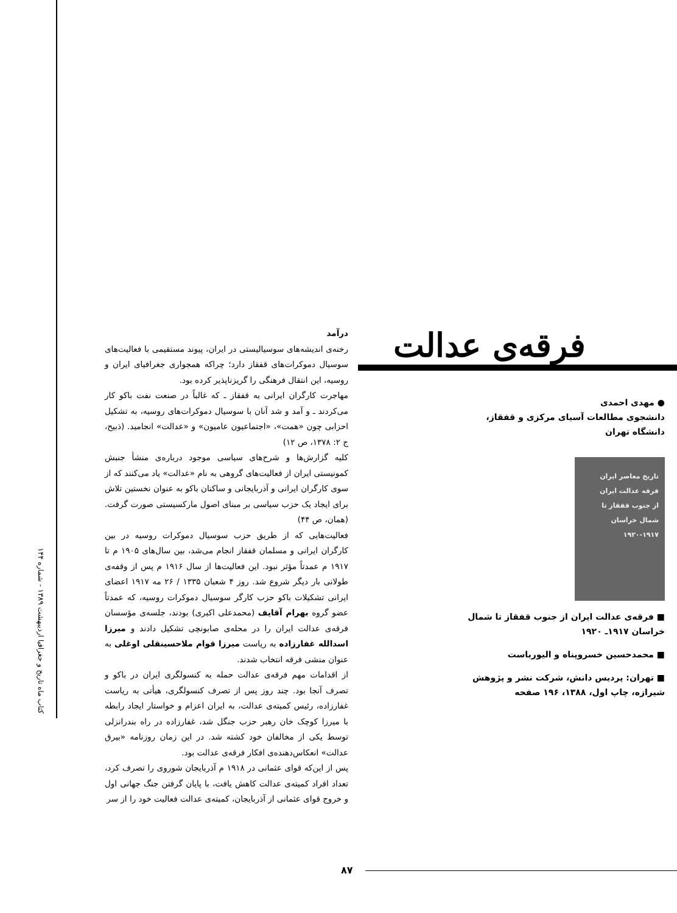فرقه‌ی عدالت
● مهدی احمدی
دانشجوی مطالعات آسیای مرکزی و قفقاز، دانشگاه تهران
تاریخ معاصر ایران
فرقه عدالت ایران
از جنوب قفقاز تا شمال خراسان
۱۹۲۰-۱۹۱۷
■ فرقه‌ی عدالت ایران از جنوب قفقاز تا شمال خراسان ۱۹۱۷ـ ۱۹۲۰
■ محمدحسین خسروپناه و الیورباست
■ تهران: پردیس دانش، شرکت نشر و پژوهش شیرازه، چاپ اول، ۱۳۸۸، ۱۹۶ صفحه
درآمد
رخنه‌ی اندیشه‌های سوسیالیستی در ایران، پیوند مستقیمی با فعالیت‌های سوسیال دموکرات‌های قفقاز دارد؛ چراکه همجواری جغرافیای ایران و روسیه، این انتقال فرهنگی را گریزناپذیر کرده بود.
مهاجرت کارگران ایرانی به قفقاز ـ که غالباً در صنعت نفت باکو کار می‌کردند ـ و آمد و شد آنان با سوسیال دموکرات‌های روسیه، به تشکیل احزابی چون «همت»، «اجتماعیون عامیون» و «عدالت» انجامید. (ذبیح، ج ۲: ۱۳۷۸، ص ۱۲)
کلیه گزارش‌ها و شرح‌های سیاسی موجود درباره‌ی منشأ جنبش کمونیستی ایران از فعالیت‌های گروهی به نام «عدالت» یاد می‌کنند که از سوی کارگران ایرانی و آذربایجانی و ساکنان باکو به عنوان نخستین تلاش برای ایجاد یک حزب سیاسی بر مبنای اصول مارکسیستی صورت گرفت. (همان، ص ۴۴)
فعالیت‌هایی که از طریق حزب سوسیال دموکرات روسیه در بین کارگران ایرانی و مسلمان قفقاز انجام می‌شد، بین سال‌های ۱۹۰۵ م تا ۱۹۱۷ م عمدتاً مؤثر نبود. این فعالیت‌ها از سال ۱۹۱۶ م پس از وقفه‌ی طولانی بار دیگر شروع شد. روز ۴ شعبان ۱۳۳۵ / ۲۶ مه ۱۹۱۷ اعضای ایرانی تشکیلات باکو حزب کارگر سوسیال دموکرات روسیه، که عمدتاً عضو گروه بهرام آقایف (محمدعلی اکبری) بودند، جلسه‌ی مؤسسان فرقه‌ی عدالت ایران را در محله‌ی صابونچی تشکیل دادند و میرزا اسدالله غفارزاده به ریاست میرزا قوام ملاحسینقلی اوغلی به عنوان منشی فرقه انتخاب شدند.
از اقدامات مهم فرقه‌ی عدالت حمله به کنسولگری ایران در باکو و تصرف آنجا بود. چند روز پس از تصرف کنسولگری، هیأتی به ریاست غفارزاده، رئیس کمیته‌ی عدالت، به ایران اعزام و خواستار ایجاد رابطه با میرزا کوچک خان رهبر حزب جنگل شد، غفارزاده در راه بندرانزلی توسط یکی از مخالفان خود کشته شد. در این زمان روزنامه «بیرق عدالت» انعکاس‌دهنده‌ی افکار فرقه‌ی عدالت بود.
پس از این‌که قوای عثمانی در ۱۹۱۸ م آذربایجان شوروی را تصرف کرد، تعداد افراد کمیته‌ی عدالت کاهش یافت، با پایان گرفتن جنگ جهانی اول و خروج قوای عثمانی از آذربایجان، کمیته‌ی عدالت فعالیت خود را از سر
کتاب ماه تاریخ و جغرافیا اردیبهشت ۱۳۸۹ - شماره ۱۴۴
۸۷